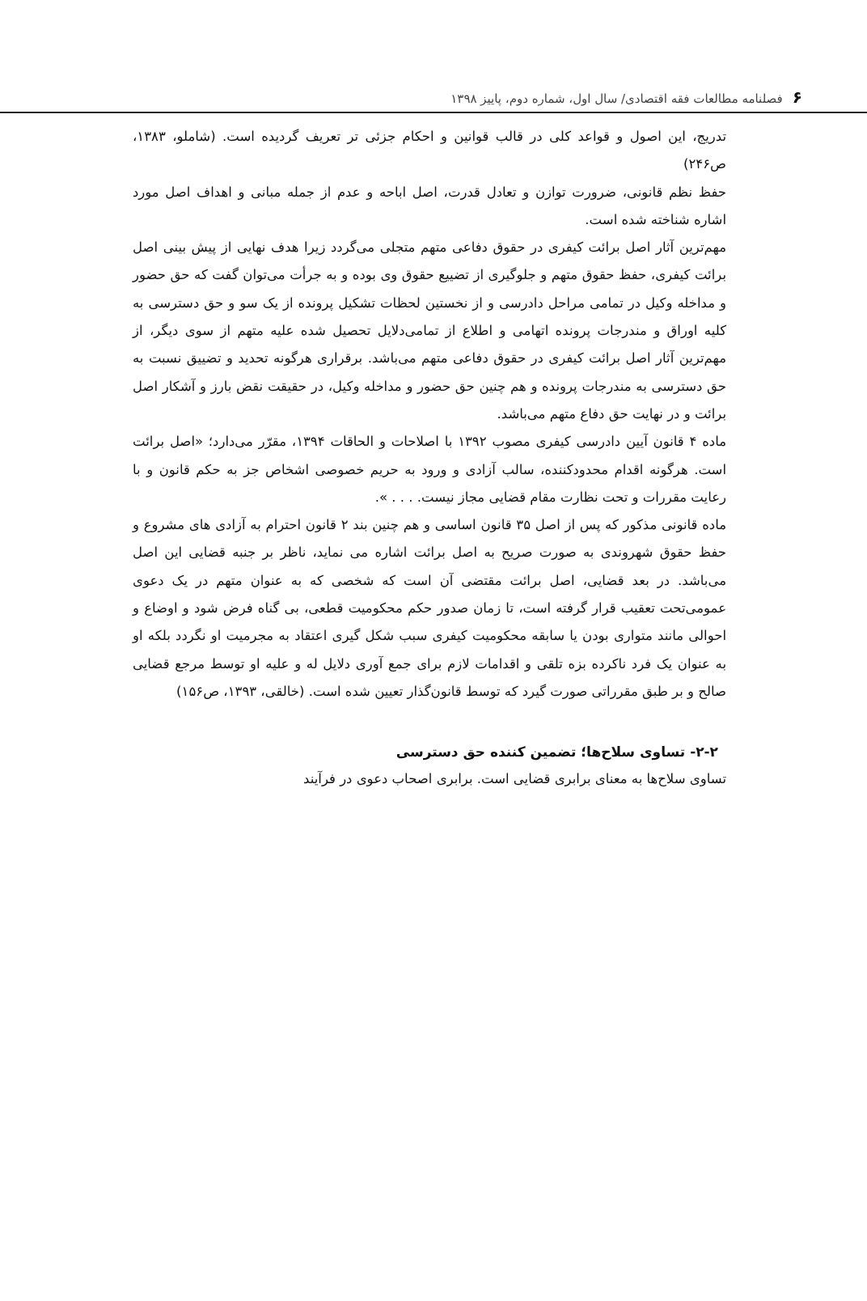۶فصلنامه مطالعات فقه اقتصادی/ سال اول، شماره دوم، پاییز ۱۳۹۸
تدریج، این اصول و قواعد کلی در قالب قوانین و احکام جزئی تر تعریف گردیده است. (شاملو، ۱۳۸۳، ص۲۴۶)
حفظ نظم قانونی، ضرورت توازن و تعادل قدرت، اصل اباحه و عدم از جمله مبانی و اهداف اصل مورد اشاره شناخته شده است.
مهم‌ترین آثار اصل برائت کیفری در حقوق دفاعی متهم متجلی می‌گردد زیرا هدف نهایی از پیش بینی اصل برائت کیفری، حفظ حقوق متهم و جلوگیری از تضییع حقوق وی بوده و به جرأت می‌توان گفت که حق حضور و مداخله وکیل در تمامی مراحل دادرسی و از نخستین لحظات تشکیل پرونده از یک سو و حق دسترسی به کلیه اوراق و مندرجات پرونده اتهامی و اطلاع از تمامی‌دلایل تحصیل شده علیه متهم از سوی دیگر، از مهم‌ترین آثار اصل برائت کیفری در حقوق دفاعی متهم می‌باشد. برقراری هرگونه تحدید و تضییق نسبت به حق دسترسی به مندرجات پرونده و هم چنین حق حضور و مداخله وکیل، در حقیقت نقض بارز و آشکار اصل برائت و در نهایت حق دفاع متهم می‌باشد.
ماده ۴ قانون آیین دادرسی کیفری مصوب ۱۳۹۲ با اصلاحات و الحاقات ۱۳۹۴، مقرّر می‌دارد؛ «اصل برائت است. هرگونه اقدام محدودکننده، سالب آزادی و ورود به حریم خصوصی اشخاص جز به حکم قانون و با رعایت مقررات و تحت نظارت مقام قضایی مجاز نیست. . . . ».
ماده قانونی مذکور که پس از اصل ۳۵ قانون اساسی و هم چنین بند ۲ قانون احترام به آزادی های مشروع و حفظ حقوق شهروندی به صورت صریح به اصل برائت اشاره می نماید، ناظر بر جنبه قضایی این اصل می‌باشد. در بعد قضایی، اصل برائت مقتضی آن است که شخصی که به عنوان متهم در یک دعوی عمومی‌تحت تعقیب قرار گرفته است، تا زمان صدور حکم محکومیت قطعی، بی گناه فرض شود و اوضاع و احوالی مانند متواری بودن یا سابقه محکومیت کیفری سبب شکل گیری اعتقاد به مجرمیت او نگردد بلکه او به عنوان یک فرد ناکرده بزه تلقی و اقدامات لازم برای جمع آوری دلایل له و علیه او توسط مرجع قضایی صالح و بر طبق مقرراتی صورت گیرد که توسط قانون‌گذار تعیین شده است. (خالقی، ۱۳۹۳، ص۱۵۶)
۲-۲- تساوی سلاح‌ها؛ تضمین کننده حق دسترسی
تساوی سلاح‌ها به معنای برابری قضایی است. برابری اصحاب دعوی در فرآیند